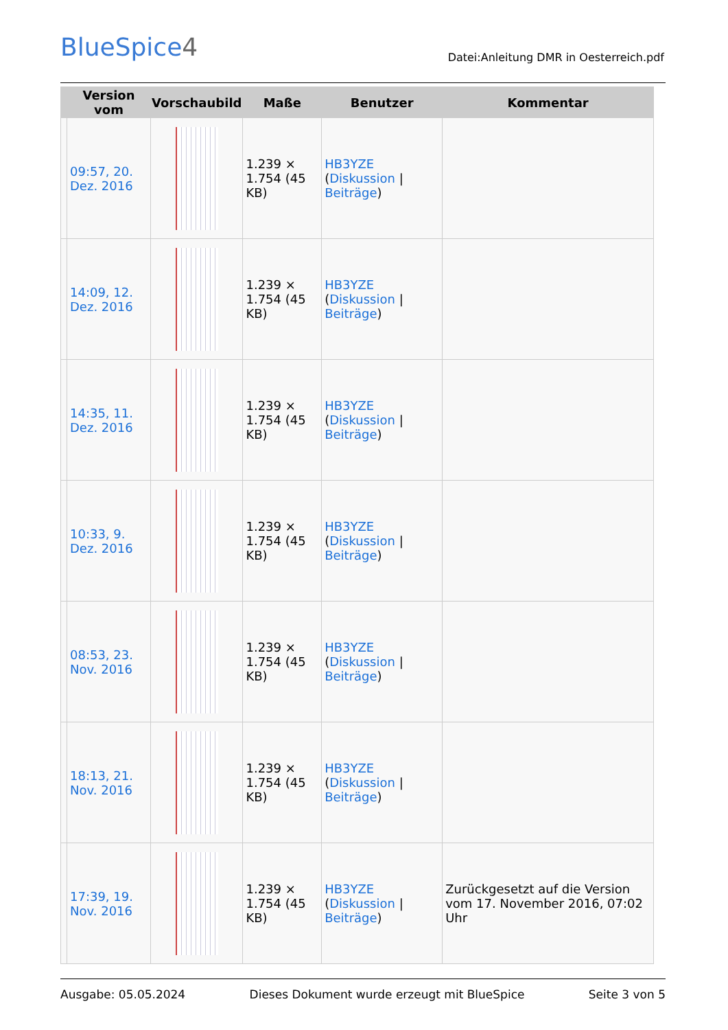BlueSpice4
Datei:Anleitung DMR in Oesterreich.pdf
| | Version vom | Vorschaubild | Maße | Benutzer | Kommentar |
| --- | --- | --- | --- | --- | --- |
| | 09:57, 20. Dez. 2016 | | 1.239 × 1.754 (45 KB) | HB3YZE ( Diskussion / Beiträge ) | |
| | 14:09, 12. Dez. 2016 | | 1.239 × 1.754 (45 KB) | HB3YZE ( Diskussion / Beiträge ) | |
| | 14:35, 11. Dez. 2016 | | 1.239 × 1.754 (45 KB) | HB3YZE ( Diskussion / Beiträge ) | |
| | 10:33, 9. Dez. 2016 | | 1.239 × 1.754 (45 KB) | HB3YZE ( Diskussion / Beiträge ) | |
| | 08:53, 23. Nov. 2016 | | 1.239 × 1.754 (45 KB) | HB3YZE ( Diskussion / Beiträge ) | |
| | 18:13, 21. Nov. 2016 | | 1.239 × 1.754 (45 KB) | HB3YZE ( Diskussion / Beiträge ) | |
| | 17:39, 19. Nov. 2016 | | 1.239 × 1.754 (45 KB) | HB3YZE ( Diskussion / Beiträge ) | Zurückgesetzt auf die Version vom 17. November 2016, 07:02 Uhr |
Ausgabe: 05.05.2024 Dieses Dokument wurde erzeugt mit BlueSpice Seite 3 von 5